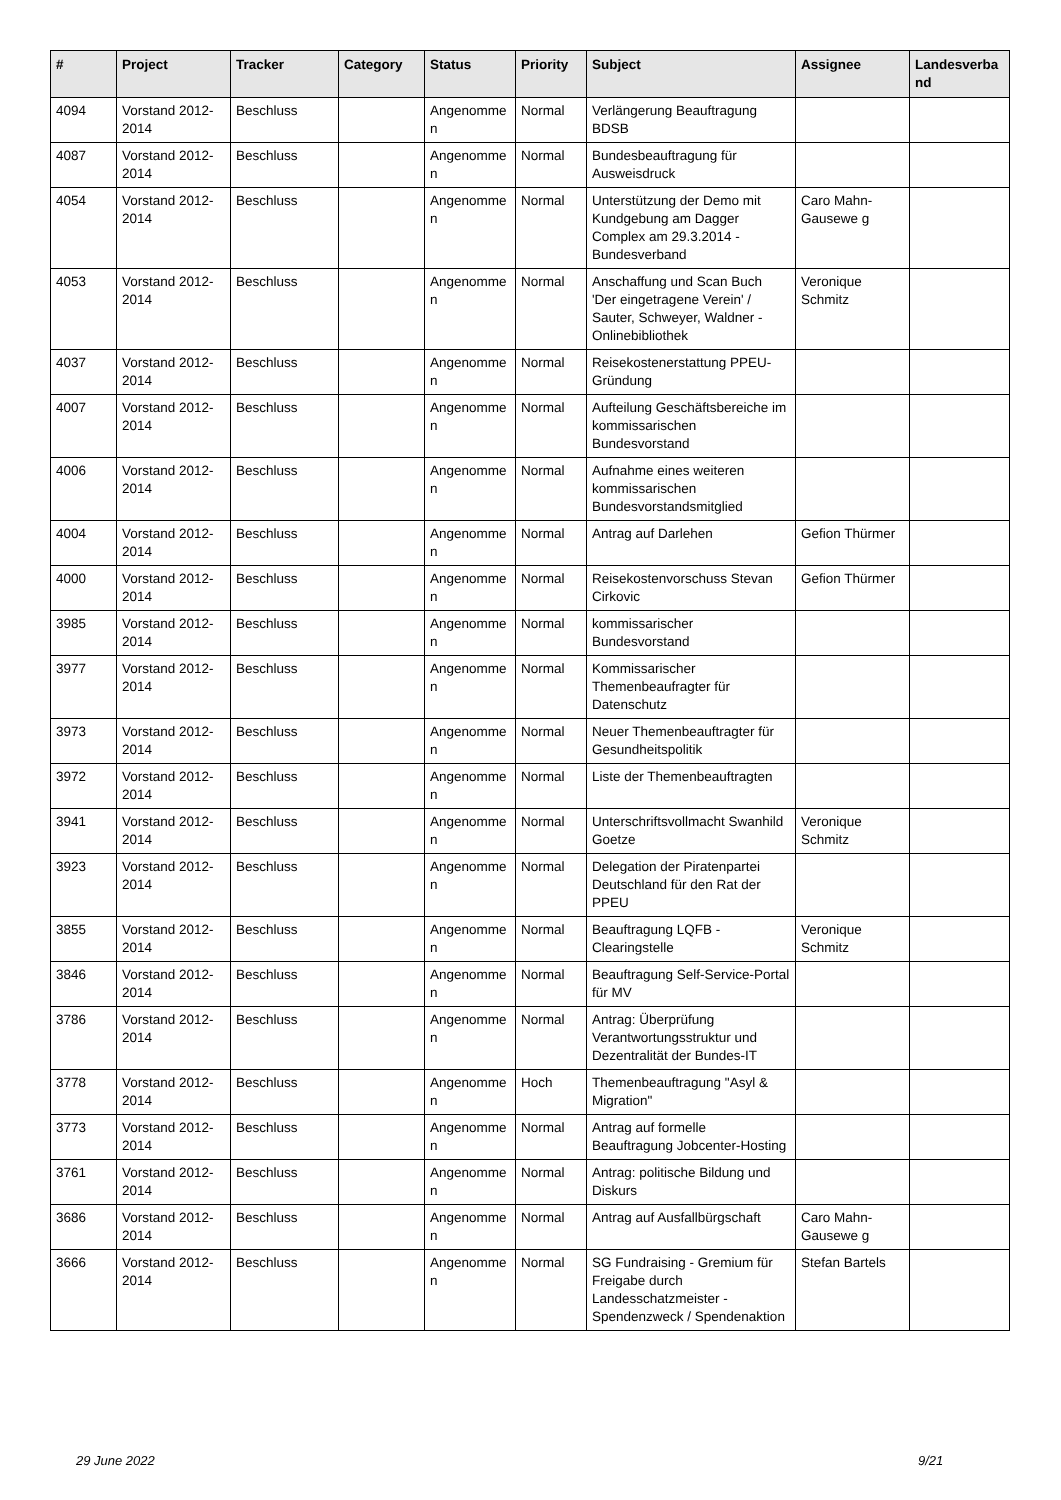| # | Project | Tracker | Category | Status | Priority | Subject | Assignee | Landesverba nd |
| --- | --- | --- | --- | --- | --- | --- | --- | --- |
| 4094 | Vorstand 2012-2014 | Beschluss | | Angenomme n | Normal | Verlängerung Beauftragung BDSB | | |
| 4087 | Vorstand 2012-2014 | Beschluss | | Angenomme n | Normal | Bundesbeauftragung für Ausweisdruck | | |
| 4054 | Vorstand 2012-2014 | Beschluss | | Angenomme n | Normal | Unterstützung der Demo mit Kundgebung am Dagger Complex am 29.3.2014 - Bundesverband | Caro Mahn-Gausewe g | |
| 4053 | Vorstand 2012-2014 | Beschluss | | Angenomme n | Normal | Anschaffung und Scan Buch 'Der eingetragene Verein' / Sauter, Schweyer, Waldner - Onlinebibliothek | Veronique Schmitz | |
| 4037 | Vorstand 2012-2014 | Beschluss | | Angenomme n | Normal | Reisekostenerstattung PPEU-Gründung | | |
| 4007 | Vorstand 2012-2014 | Beschluss | | Angenomme n | Normal | Aufteilung Geschäftsbereiche im kommissarischen Bundesvorstand | | |
| 4006 | Vorstand 2012-2014 | Beschluss | | Angenomme n | Normal | Aufnahme eines weiteren kommissarischen Bundesvorstandsmitglied | | |
| 4004 | Vorstand 2012-2014 | Beschluss | | Angenomme n | Normal | Antrag auf Darlehen | Gefion Thürmer | |
| 4000 | Vorstand 2012-2014 | Beschluss | | Angenomme n | Normal | Reisekostenvorschuss Stevan Cirkovic | Gefion Thürmer | |
| 3985 | Vorstand 2012-2014 | Beschluss | | Angenomme n | Normal | kommissarischer Bundesvorstand | | |
| 3977 | Vorstand 2012-2014 | Beschluss | | Angenomme n | Normal | Kommissarischer Themenbeaufragter für Datenschutz | | |
| 3973 | Vorstand 2012-2014 | Beschluss | | Angenomme n | Normal | Neuer Themenbeauftragter für Gesundheitspolitik | | |
| 3972 | Vorstand 2012-2014 | Beschluss | | Angenomme n | Normal | Liste der Themenbeauftragten | | |
| 3941 | Vorstand 2012-2014 | Beschluss | | Angenomme n | Normal | Unterschriftsvollmacht Swanhild Goetze | Veronique Schmitz | |
| 3923 | Vorstand 2012-2014 | Beschluss | | Angenomme n | Normal | Delegation der Piratenpartei Deutschland für den Rat der PPEU | | |
| 3855 | Vorstand 2012-2014 | Beschluss | | Angenomme n | Normal | Beauftragung LQFB - Clearingstelle | Veronique Schmitz | |
| 3846 | Vorstand 2012-2014 | Beschluss | | Angenomme n | Normal | Beauftragung Self-Service-Portal für MV | | |
| 3786 | Vorstand 2012-2014 | Beschluss | | Angenomme n | Normal | Antrag: Überprüfung Verantwortungsstruktur und Dezentralität der Bundes-IT | | |
| 3778 | Vorstand 2012-2014 | Beschluss | | Angenomme n | Hoch | Themenbeauftragung "Asyl & Migration" | | |
| 3773 | Vorstand 2012-2014 | Beschluss | | Angenomme n | Normal | Antrag auf formelle Beauftragung Jobcenter-Hosting | | |
| 3761 | Vorstand 2012-2014 | Beschluss | | Angenomme n | Normal | Antrag: politische Bildung und Diskurs | | |
| 3686 | Vorstand 2012-2014 | Beschluss | | Angenomme n | Normal | Antrag auf Ausfallbürgschaft | Caro Mahn-Gausewe g | |
| 3666 | Vorstand 2012-2014 | Beschluss | | Angenomme n | Normal | SG Fundraising - Gremium für Freigabe durch Landesschatzmeister - Spendenzweck / Spendenaktion | Stefan Bartels | |
29 June 2022 9/21